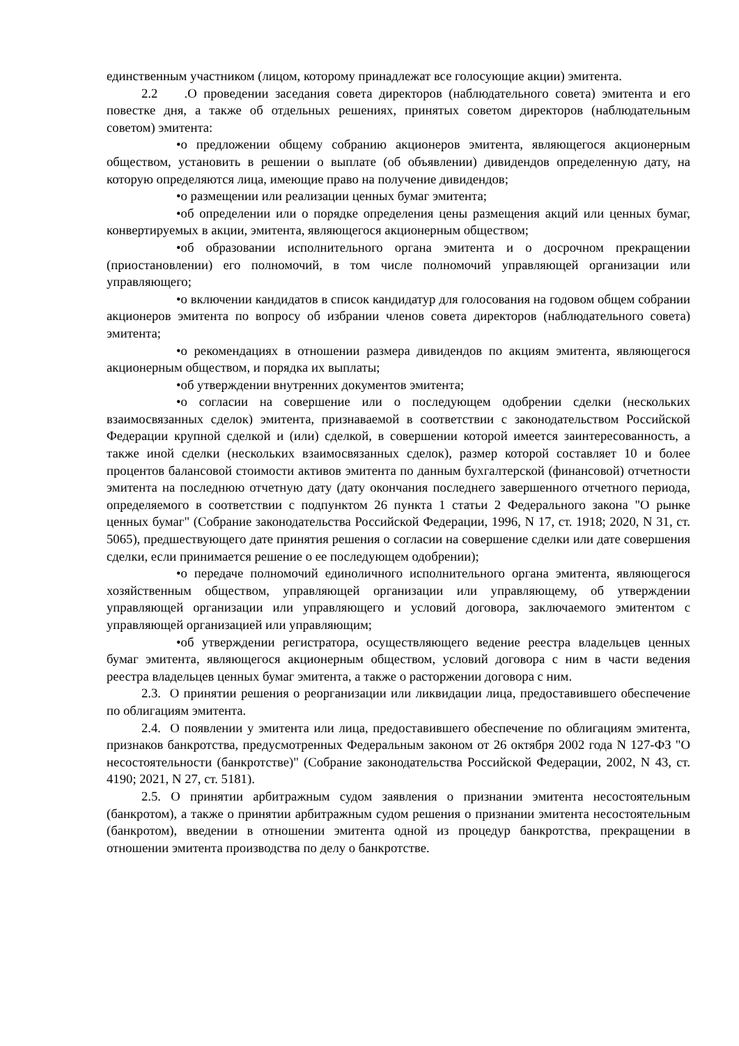единственным участником (лицом, которому принадлежат все голосующие акции) эмитента.
2.2 .О проведении заседания совета директоров (наблюдательного совета) эмитента и его повестке дня, а также об отдельных решениях, принятых советом директоров (наблюдательным советом) эмитента:
•о предложении общему собранию акционеров эмитента, являющегося акционерным обществом, установить в решении о выплате (об объявлении) дивидендов определенную дату, на которую определяются лица, имеющие право на получение дивидендов;
•о размещении или реализации ценных бумаг эмитента;
•об определении или о порядке определения цены размещения акций или ценных бумаг, конвертируемых в акции, эмитента, являющегося акционерным обществом;
•об образовании исполнительного органа эмитента и о досрочном прекращении (приостановлении) его полномочий, в том числе полномочий управляющей организации или управляющего;
•о включении кандидатов в список кандидатур для голосования на годовом общем собрании акционеров эмитента по вопросу об избрании членов совета директоров (наблюдательного совета) эмитента;
•о рекомендациях в отношении размера дивидендов по акциям эмитента, являющегося акционерным обществом, и порядка их выплаты;
•об утверждении внутренних документов эмитента;
•о согласии на совершение или о последующем одобрении сделки (нескольких взаимосвязанных сделок) эмитента, признаваемой в соответствии с законодательством Российской Федерации крупной сделкой и (или) сделкой, в совершении которой имеется заинтересованность, а также иной сделки (нескольких взаимосвязанных сделок), размер которой составляет 10 и более процентов балансовой стоимости активов эмитента по данным бухгалтерской (финансовой) отчетности эмитента на последнюю отчетную дату (дату окончания последнего завершенного отчетного периода, определяемого в соответствии с подпунктом 26 пункта 1 статьи 2 Федерального закона "О рынке ценных бумаг" (Собрание законодательства Российской Федерации, 1996, N 17, ст. 1918; 2020, N 31, ст. 5065), предшествующего дате принятия решения о согласии на совершение сделки или дате совершения сделки, если принимается решение о ее последующем одобрении);
•о передаче полномочий единоличного исполнительного органа эмитента, являющегося хозяйственным обществом, управляющей организации или управляющему, об утверждении управляющей организации или управляющего и условий договора, заключаемого эмитентом с управляющей организацией или управляющим;
•об утверждении регистратора, осуществляющего ведение реестра владельцев ценных бумаг эмитента, являющегося акционерным обществом, условий договора с ним в части ведения реестра владельцев ценных бумаг эмитента, а также о расторжении договора с ним.
2.3. О принятии решения о реорганизации или ликвидации лица, предоставившего обеспечение по облигациям эмитента.
2.4. О появлении у эмитента или лица, предоставившего обеспечение по облигациям эмитента, признаков банкротства, предусмотренных Федеральным законом от 26 октября 2002 года N 127-ФЗ "О несостоятельности (банкротстве)" (Собрание законодательства Российской Федерации, 2002, N 43, ст. 4190; 2021, N 27, ст. 5181).
2.5. О принятии арбитражным судом заявления о признании эмитента несостоятельным (банкротом), а также о принятии арбитражным судом решения о признании эмитента несостоятельным (банкротом), введении в отношении эмитента одной из процедур банкротства, прекращении в отношении эмитента производства по делу о банкротстве.